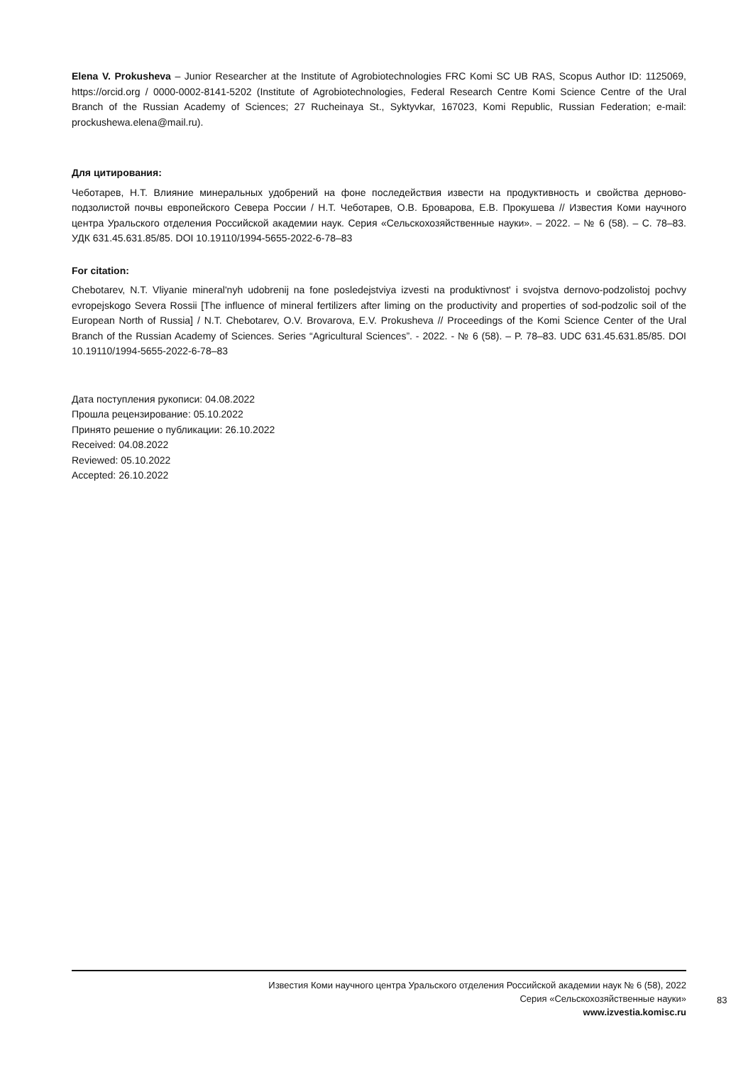Elena V. Prokusheva – Junior Researcher at the Institute of Agrobiotechnologies FRC Komi SC UB RAS, Scopus Author ID: 1125069, https://orcid.org / 0000-0002-8141-5202 (Institute of Agrobiotechnologies, Federal Research Centre Komi Science Centre of the Ural Branch of the Russian Academy of Sciences; 27 Rucheinaya St., Syktyvkar, 167023, Komi Republic, Russian Federation; e-mail: prockushewa.elena@mail.ru).
Для цитирования:
Чеботарев, Н.Т. Влияние минеральных удобрений на фоне последействия извести на продуктивность и свойства дерново-подзолистой почвы европейского Севера России / Н.Т. Чеботарев, О.В. Броварова, Е.В. Прокушева // Известия Коми научного центра Уральского отделения Российской академии наук. Серия «Сельскохозяйственные науки». – 2022. – № 6 (58). – С. 78–83. УДК 631.45.631.85/85. DOI 10.19110/1994-5655-2022-6-78–83
For citation:
Chebotarev, N.T. Vliyanie mineral'nyh udobrenij na fone posledejstviya izvesti na produktivnost' i svojstva dernovo-podzolistoj pochvy evropejskogo Severa Rossii [The influence of mineral fertilizers after liming on the productivity and properties of sod-podzolic soil of the European North of Russia] / N.T. Chebotarev, O.V. Brovarova, E.V. Prokusheva // Proceedings of the Komi Science Center of the Ural Branch of the Russian Academy of Sciences. Series “Agricultural Sciences”. - 2022. - № 6 (58). – P. 78–83. UDC 631.45.631.85/85. DOI 10.19110/1994-5655-2022-6-78–83
Дата поступления рукописи: 04.08.2022
Прошла рецензирование: 05.10.2022
Принято решение о публикации: 26.10.2022
Received: 04.08.2022
Reviewed: 05.10.2022
Accepted: 26.10.2022
Известия Коми научного центра Уральского отделения Российской академии наук № 6 (58), 2022
Серия «Сельскохозяйственные науки»
www.izvestia.komisc.ru
83